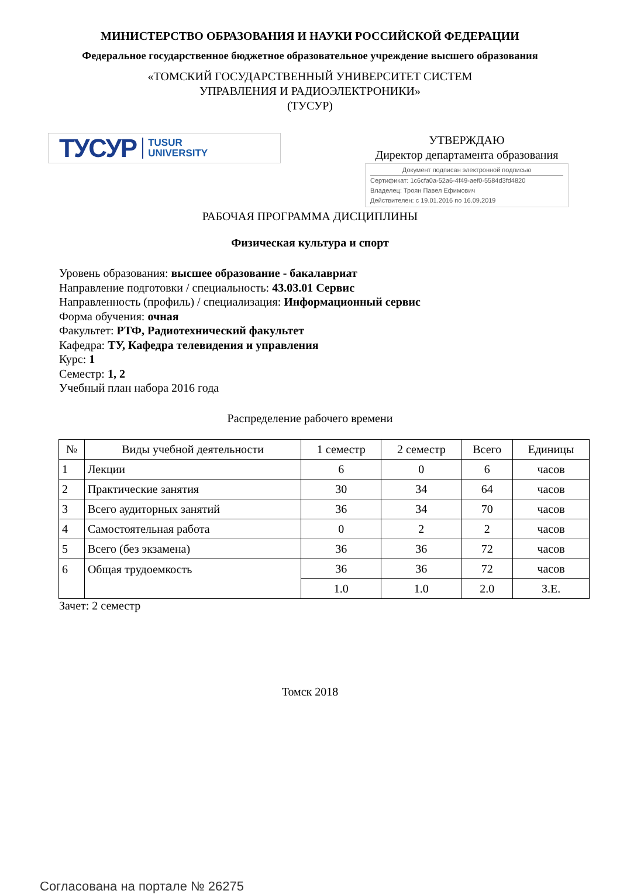МИНИСТЕРСТВО ОБРАЗОВАНИЯ И НАУКИ РОССИЙСКОЙ ФЕДЕРАЦИИ
Федеральное государственное бюджетное образовательное учреждение высшего образования
«ТОМСКИЙ ГОСУДАРСТВЕННЫЙ УНИВЕРСИТЕТ СИСТЕМ
УПРАВЛЕНИЯ И РАДИОЭЛЕКТРОНИКИ»
(ТУСУР)
ТУСУР TUSUR
UNIVERSITY
УТВЕРЖДАЮ
Директор департамента образования
Документ подписан электронной подписью
Сертификат: 1c6cfa0a-52a6-4f49-aef0-5584d3fd4820
Владелец: Троян Павел Ефимович
Действителен: с 19.01.2016 по 16.09.2019
РАБОЧАЯ ПРОГРАММА ДИСЦИПЛИНЫ
Физическая культура и спорт
Уровень образования: высшее образование - бакалавриат
Направление подготовки / специальность: 43.03.01 Сервис
Направленность (профиль) / специализация: Информационный сервис
Форма обучения: очная
Факультет: РТФ, Радиотехнический факультет
Кафедра: ТУ, Кафедра телевидения и управления
Курс: 1
Семестр: 1, 2
Учебный план набора 2016 года
Распределение рабочего времени
| № | Виды учебной деятельности | 1 семестр | 2 семестр | Всего | Единицы |
| --- | --- | --- | --- | --- | --- |
| 1 | Лекции | 6 | 0 | 6 | часов |
| 2 | Практические занятия | 30 | 34 | 64 | часов |
| 3 | Всего аудиторных занятий | 36 | 34 | 70 | часов |
| 4 | Самостоятельная работа | 0 | 2 | 2 | часов |
| 5 | Всего (без экзамена) | 36 | 36 | 72 | часов |
| 6 | Общая трудоемкость | 36 | 36 | 72 | часов |
| | | 1.0 | 1.0 | 2.0 | З.Е. |
Зачет: 2 семестр
Томск 2018
Согласована на портале № 26275